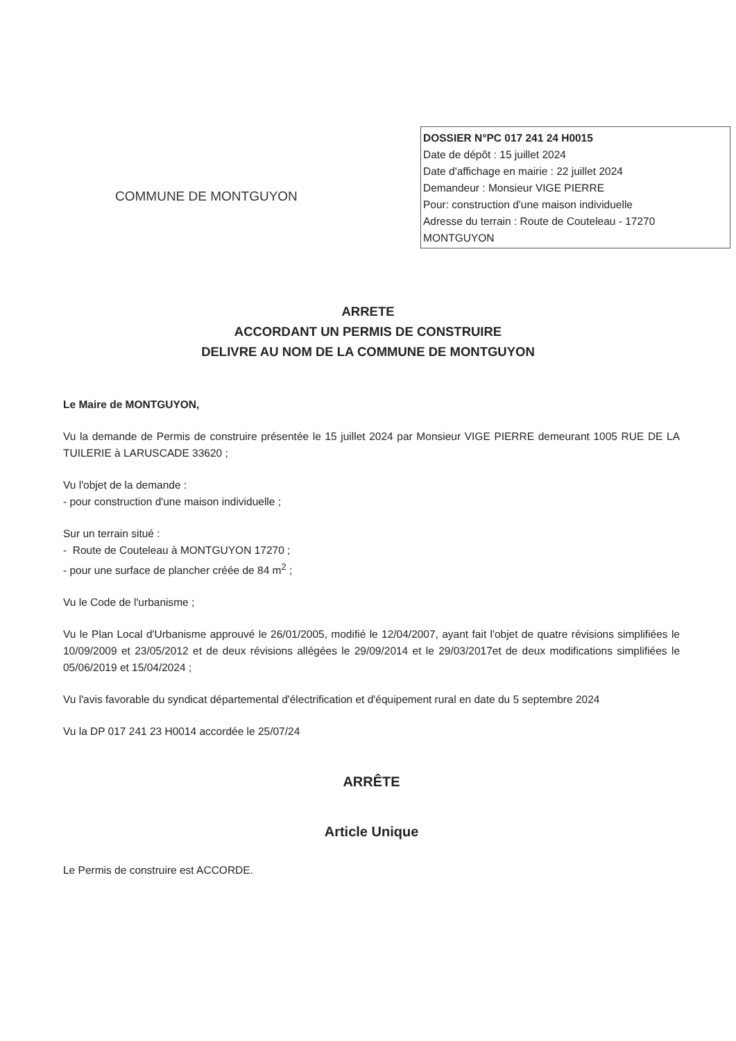COMMUNE DE MONTGUYON
DOSSIER N°PC 017 241 24 H0015
Date de dépôt : 15 juillet 2024
Date d'affichage en mairie : 22 juillet 2024
Demandeur : Monsieur VIGE PIERRE
Pour: construction d'une maison individuelle
Adresse du terrain : Route de Couteleau - 17270 MONTGUYON
ARRETE
ACCORDANT UN PERMIS DE CONSTRUIRE
DELIVRE AU NOM DE LA COMMUNE DE MONTGUYON
Le Maire de MONTGUYON,
Vu la demande de Permis de construire présentée le 15 juillet 2024 par Monsieur VIGE PIERRE demeurant 1005 RUE DE LA TUILERIE à LARUSCADE 33620 ;
Vu l'objet de la demande :
- pour construction d'une maison individuelle ;
Sur un terrain situé :
- Route de Couteleau à MONTGUYON 17270 ;
- pour une surface de plancher créée de 84 m<sup>2</sup> ;
Vu le Code de l'urbanisme ;
Vu le Plan Local d'Urbanisme approuvé le 26/01/2005, modifié le 12/04/2007, ayant fait l'objet de quatre révisions simplifiées le 10/09/2009 et 23/05/2012 et de deux révisions allégées le 29/09/2014 et le 29/03/2017et de deux modifications simplifiées le 05/06/2019 et 15/04/2024 ;
Vu l'avis favorable du syndicat départemental d'électrification et d'équipement rural en date du 5 septembre 2024
Vu la DP 017 241 23 H0014 accordée le 25/07/24
ARRÊTE
Article Unique
Le Permis de construire est ACCORDE.